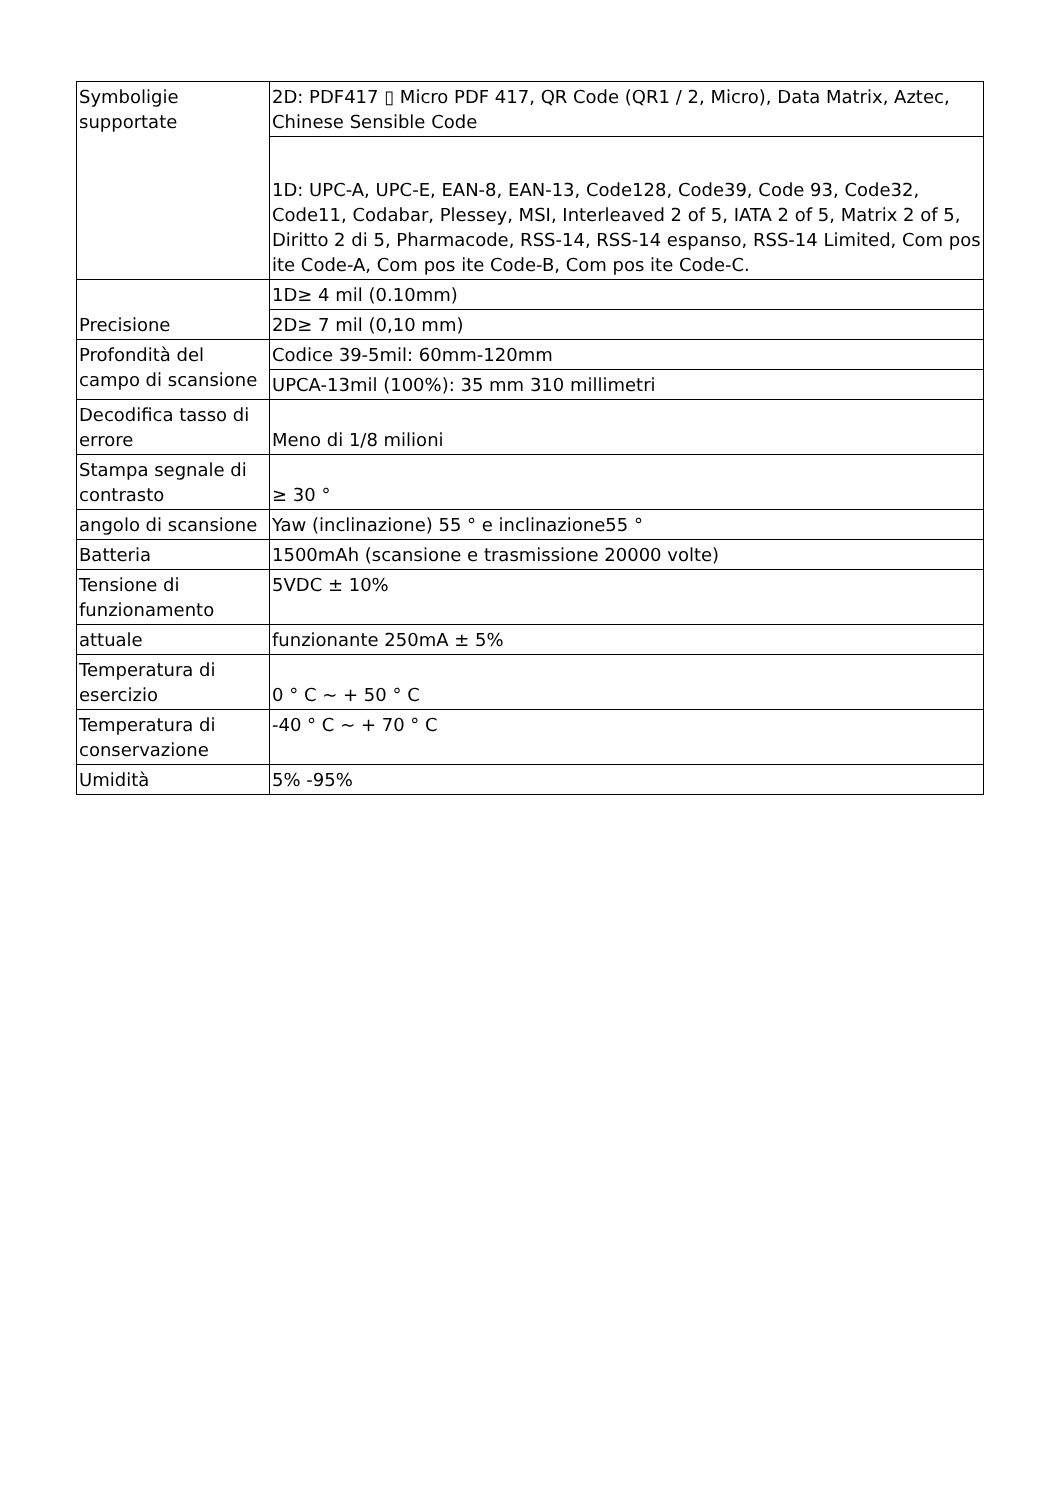| Symboligie supportate | 2D: PDF417 ▯ Micro PDF 417, QR Code (QR1 / 2, Micro), Data Matrix, Aztec, Chinese Sensible Code |
| | 1D: UPC-A, UPC-E, EAN-8, EAN-13, Code128, Code39, Code 93, Code32, Code11, Codabar, Plessey, MSI, Interleaved 2 of 5, IATA 2 of 5, Matrix 2 of 5, Diritto 2 di 5, Pharmacode, RSS-14, RSS-14 espanso, RSS-14 Limited, Com pos ite Code-A, Com pos ite Code-B, Com pos ite Code-C. |
| Precisione | 1D≥ 4 mil (0.10mm) |
| | 2D≥ 7 mil (0,10 mm) |
| Profondità del campo di scansione | Codice 39-5mil: 60mm-120mm |
| | UPCA-13mil (100%): 35 mm 310 millimetri |
| Decodifica tasso di errore | Meno di 1/8 milioni |
| Stampa segnale di contrasto | ≥ 30 ° |
| angolo di scansione | Yaw (inclinazione) 55 ° e inclinazione55 ° |
| Batteria | 1500mAh (scansione e trasmissione 20000 volte) |
| Tensione di funzionamento | 5VDC ± 10% |
| attuale | funzionante 250mA ± 5% |
| Temperatura di esercizio | 0 ° C ~ + 50 ° C |
| Temperatura di conservazione | -40 ° C ~ + 70 ° C |
| Umidità | 5% -95% |